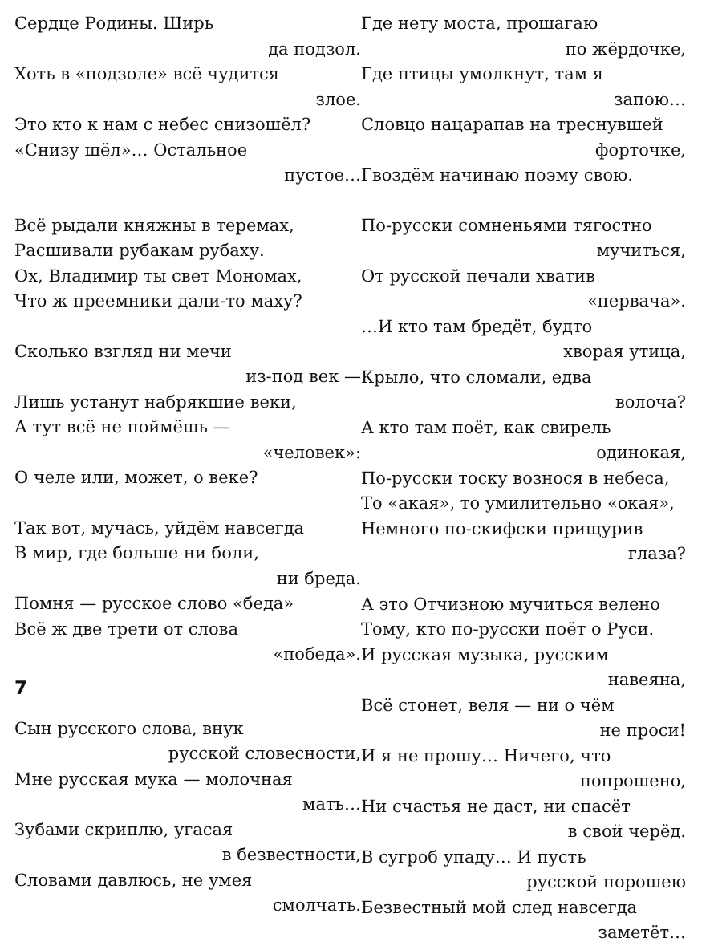Сердце Родины. Ширь
да подзол.
Хоть в «подзоле» всё чудится
злое.
Это кто к нам с небес снизошёл?
«Снизу шёл»… Остальное
пустое…
Всё рыдали княжны в теремах,
Расшивали рубакам рубаху.
Ох, Владимир ты свет Мономах,
Что ж преемники дали-то маху?
Сколько взгляд ни мечи
из-под век —
Лишь устанут набрякшие веки,
А тут всё не поймёшь —
«человек»:
О челе или, может, о веке?
Так вот, мучась, уйдём навсегда
В мир, где больше ни боли,
ни бреда.
Помня — русское слово «беда»
Всё ж две трети от слова
«победа».
7
Сын русского слова, внук
русской словесности,
Мне русская мука — молочная
мать…
Зубами скриплю, угасая
в безвестности,
Словами давлюсь, не умея
смолчать.
Где нету моста, прошагаю
по жёрдочке,
Где птицы умолкнут, там я
запою…
Словцо нацарапав на треснувшей
форточке,
Гвоздём начинаю поэму свою.
По-русски сомненьями тягостно
мучиться,
От русской печали хватив
«первача».
…И кто там бредёт, будто
хворая утица,
Крыло, что сломали, едва
волоча?
А кто там поёт, как свирель
одинокая,
По-русски тоску вознося в небеса,
То «акая», то умилительно «окая»,
Немного по-скифски прищурив
глаза?
А это Отчизною мучиться велено
Тому, кто по-русски поёт о Руси.
И русская музыка, русским
навеяна,
Всё стонет, веля — ни о чём
не проси!
И я не прошу… Ничего, что
попрошено,
Ни счастья не даст, ни спасёт
в свой черёд.
В сугроб упаду… И пусть
русской порошею
Безвестный мой след навсегда
заметёт…